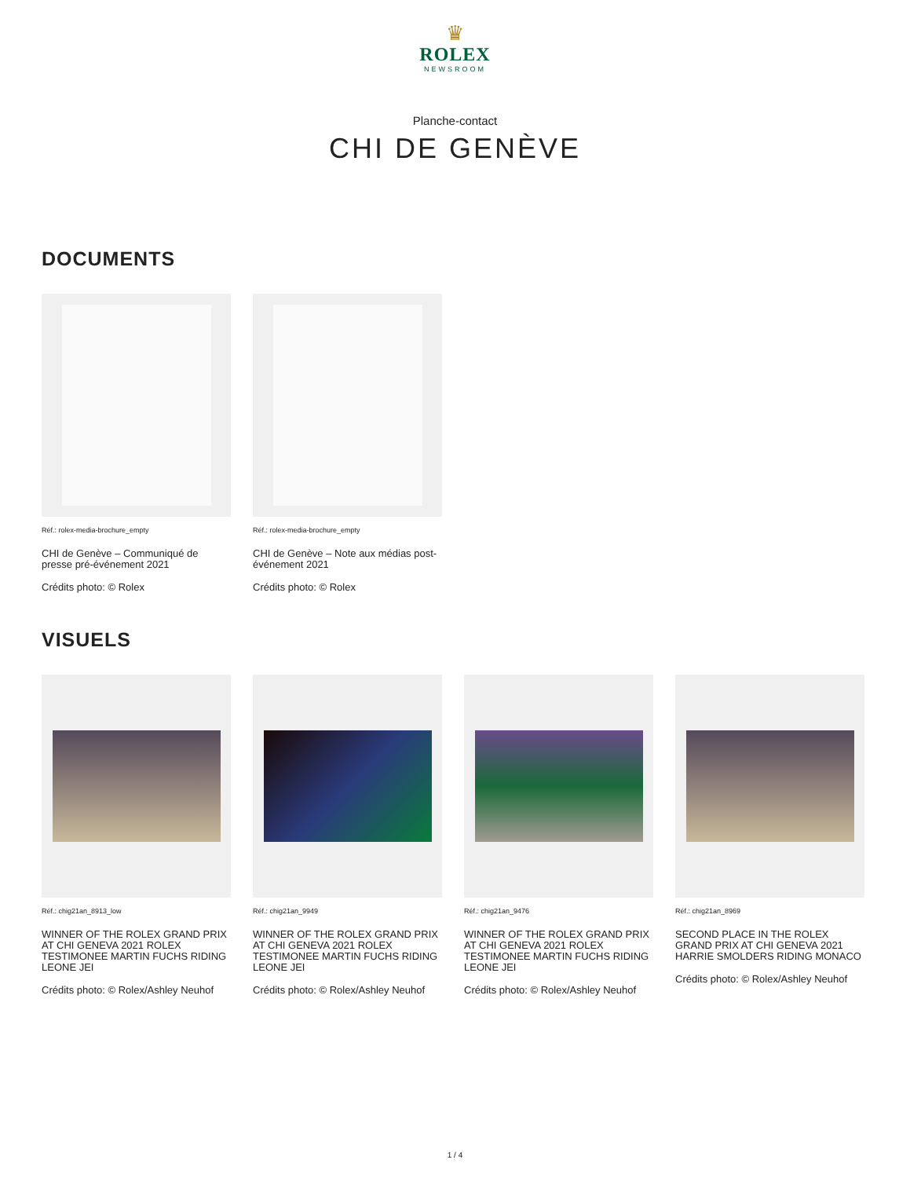♛
ROLEX
NEWSROOM
Planche-contact
CHI DE GENÈVE
DOCUMENTS
Réf.: rolex-media-brochure_empty
CHI de Genève – Communiqué de presse pré-événement 2021
Crédits photo: © Rolex
Réf.: rolex-media-brochure_empty
CHI de Genève – Note aux médias post-événement 2021
Crédits photo: © Rolex
VISUELS
Réf.: chig21an_8913_low
WINNER OF THE ROLEX GRAND PRIX AT CHI GENEVA 2021 ROLEX TESTIMONEE MARTIN FUCHS RIDING LEONE JEI
Crédits photo: © Rolex/Ashley Neuhof
Réf.: chig21an_9949
WINNER OF THE ROLEX GRAND PRIX AT CHI GENEVA 2021 ROLEX TESTIMONEE MARTIN FUCHS RIDING LEONE JEI
Crédits photo: © Rolex/Ashley Neuhof
Réf.: chig21an_9476
WINNER OF THE ROLEX GRAND PRIX AT CHI GENEVA 2021 ROLEX TESTIMONEE MARTIN FUCHS RIDING LEONE JEI
Crédits photo: © Rolex/Ashley Neuhof
Réf.: chig21an_8969
SECOND PLACE IN THE ROLEX GRAND PRIX AT CHI GENEVA 2021 HARRIE SMOLDERS RIDING MONACO
Crédits photo: © Rolex/Ashley Neuhof
1 / 4